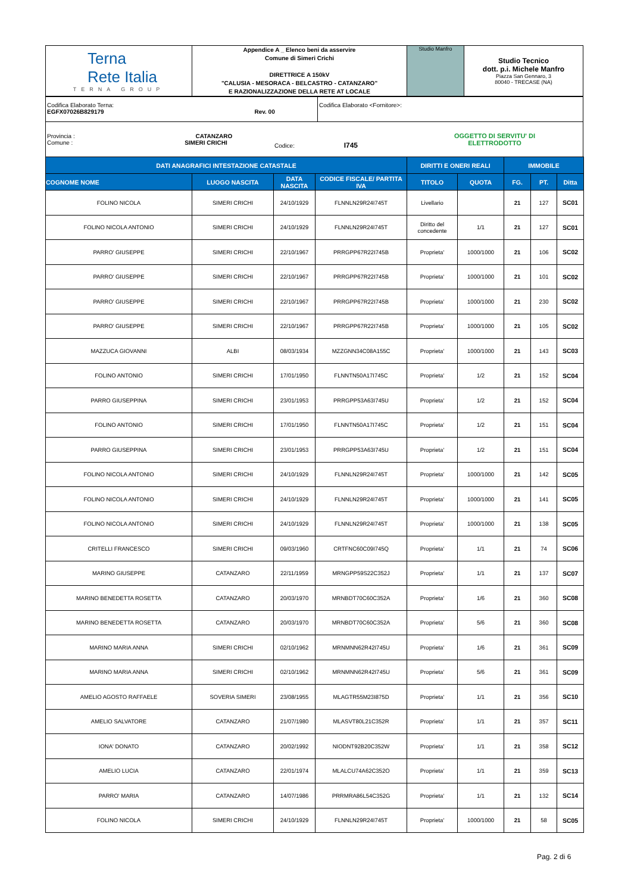| Terna Rete Italia TERNA GROUP | Appendice A _ Elenco beni da asservire Comune di Simeri Crichi DIRETTRICE A 150kV "CALUSIA - MESORACA - BELCASTRO - CATANZARO" E RAZIONALIZZAZIONE DELLA RETE AT LOCALE | Studio Manfro | Studio Tecnico dott. p.i. Michele Manfro Piazza San Gennaro, 3 80040 - TRECASE (NA) |
| Codifica Elaborato Terna: EGFX07026B829179 Rev. 00 | Codifica Elaborato <Fornitore>: |
Provincia : CATANZARO
Comune : SIMERI CRICHI
Codice: I745
OGGETTO DI SERVITU' DI
ELETTRODOTTO
| DATI ANAGRAFICI INTESTAZIONE CATASTALE | | | | DIRITTI E ONERI REALI | | IMMOBILE | | |
| --- | --- | --- | --- | --- | --- | --- | --- | --- |
| COGNOME NOME | LUOGO NASCITA | DATA NASCITA | CODICE FISCALE/ PARTITA IVA | TITOLO | QUOTA | FG. | PT. | Ditta |
| FOLINO NICOLA | SIMERI CRICHI | 24/10/1929 | FLNNLN29R24I745T | Livellario | | 21 | 127 | SC01 |
| FOLINO NICOLA ANTONIO | SIMERI CRICHI | 24/10/1929 | FLNNLN29R24I745T | Diritto del concedente | 1/1 | 21 | 127 | SC01 |
| PARRO' GIUSEPPE | SIMERI CRICHI | 22/10/1967 | PRRGPP67R22I745B | Proprieta' | 1000/1000 | 21 | 106 | SC02 |
| PARRO' GIUSEPPE | SIMERI CRICHI | 22/10/1967 | PRRGPP67R22I745B | Proprieta' | 1000/1000 | 21 | 101 | SC02 |
| PARRO' GIUSEPPE | SIMERI CRICHI | 22/10/1967 | PRRGPP67R22I745B | Proprieta' | 1000/1000 | 21 | 230 | SC02 |
| PARRO' GIUSEPPE | SIMERI CRICHI | 22/10/1967 | PRRGPP67R22I745B | Proprieta' | 1000/1000 | 21 | 105 | SC02 |
| MAZZUCA GIOVANNI | ALBI | 08/03/1934 | MZZGNN34C08A155C | Proprieta' | 1000/1000 | 21 | 143 | SC03 |
| FOLINO ANTONIO | SIMERI CRICHI | 17/01/1950 | FLNNTN50A17I745C | Proprieta' | 1/2 | 21 | 152 | SC04 |
| PARRO GIUSEPPINA | SIMERI CRICHI | 23/01/1953 | PRRGPP53A63I745U | Proprieta' | 1/2 | 21 | 152 | SC04 |
| FOLINO ANTONIO | SIMERI CRICHI | 17/01/1950 | FLNNTN50A17I745C | Proprieta' | 1/2 | 21 | 151 | SC04 |
| PARRO GIUSEPPINA | SIMERI CRICHI | 23/01/1953 | PRRGPP53A63I745U | Proprieta' | 1/2 | 21 | 151 | SC04 |
| FOLINO NICOLA ANTONIO | SIMERI CRICHI | 24/10/1929 | FLNNLN29R24I745T | Proprieta' | 1000/1000 | 21 | 142 | SC05 |
| FOLINO NICOLA ANTONIO | SIMERI CRICHI | 24/10/1929 | FLNNLN29R24I745T | Proprieta' | 1000/1000 | 21 | 141 | SC05 |
| FOLINO NICOLA ANTONIO | SIMERI CRICHI | 24/10/1929 | FLNNLN29R24I745T | Proprieta' | 1000/1000 | 21 | 138 | SC05 |
| CRITELLI FRANCESCO | SIMERI CRICHI | 09/03/1960 | CRTFNC60C09I745Q | Proprieta' | 1/1 | 21 | 74 | SC06 |
| MARINO GIUSEPPE | CATANZARO | 22/11/1959 | MRNGPP59S22C352J | Proprieta' | 1/1 | 21 | 137 | SC07 |
| MARINO BENEDETTA ROSETTA | CATANZARO | 20/03/1970 | MRNBDT70C60C352A | Proprieta' | 1/6 | 21 | 360 | SC08 |
| MARINO BENEDETTA ROSETTA | CATANZARO | 20/03/1970 | MRNBDT70C60C352A | Proprieta' | 5/6 | 21 | 360 | SC08 |
| MARINO MARIA ANNA | SIMERI CRICHI | 02/10/1962 | MRNMNN62R42I745U | Proprieta' | 1/6 | 21 | 361 | SC09 |
| MARINO MARIA ANNA | SIMERI CRICHI | 02/10/1962 | MRNMNN62R42I745U | Proprieta' | 5/6 | 21 | 361 | SC09 |
| AMELIO AGOSTO RAFFAELE | SOVERIA SIMERI | 23/08/1955 | MLAGTR55M23I875D | Proprieta' | 1/1 | 21 | 356 | SC10 |
| AMELIO SALVATORE | CATANZARO | 21/07/1980 | MLASVT80L21C352R | Proprieta' | 1/1 | 21 | 357 | SC11 |
| IONA' DONATO | CATANZARO | 20/02/1992 | NIODNT92B20C352W | Proprieta' | 1/1 | 21 | 358 | SC12 |
| AMELIO LUCIA | CATANZARO | 22/01/1974 | MLALCU74A62C352O | Proprieta' | 1/1 | 21 | 359 | SC13 |
| PARRO' MARIA | CATANZARO | 14/07/1986 | PRRMRA86L54C352G | Proprieta' | 1/1 | 21 | 132 | SC14 |
| FOLINO NICOLA | SIMERI CRICHI | 24/10/1929 | FLNNLN29R24I745T | Proprieta' | 1000/1000 | 21 | 58 | SC05 |
Pag. 2 di 6